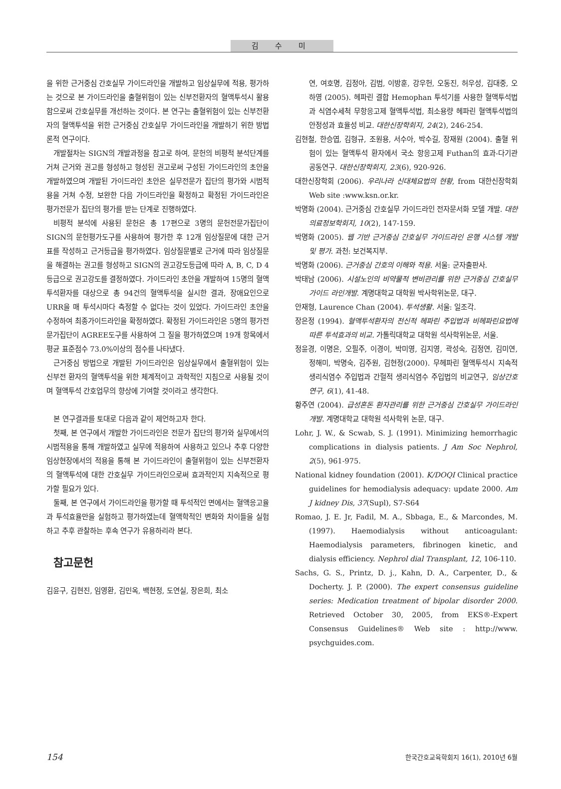김 수 미
을 위한 근거중심 간호실무 가이드라인을 개발하고 임상실무에 적용, 평가하는 것으로 본 가이드라인을 출혈위험이 있는 신부전환자의 혈액투석시 활용함으로써 간호실무를 개선하는 것이다. 본 연구는 출혈위험이 있는 신부전환자의 혈액투석을 위한 근거중심 간호실무 가이드라인을 개발하기 위한 방법론적 연구이다.
개발절차는 SIGN의 개발과정을 참고로 하여, 문헌의 비평적 분석단계를 거쳐 근거와 권고를 형성하고 형성된 권고로써 구성된 가이드라인의 초안을 개발하였으며 개발된 가이드라인 초안은 실무전문가 집단의 평가와 시범적용을 거쳐 수정, 보완한 다음 가이드라인을 확정하고 확정된 가이드라인은 평가전문가 집단의 평가를 받는 단계로 진행하였다.
비평적 분석에 사용된 문헌은 총 17편으로 3명의 문헌전문가집단이 SIGN의 문헌평가도구를 사용하여 평가한 후 12개 임상질문에 대한 근거표를 작성하고 근거등급을 평가하였다. 임상질문별로 근거에 따라 임상질문을 해결하는 권고를 형성하고 SIGN의 권고강도등급에 따라 A, B, C, D 4등급으로 권고강도를 결정하였다. 가이드라인 초안을 개발하여 15명의 혈액투석환자를 대상으로 총 94건의 혈액투석을 실시한 결과, 장애요인으로 URR을 매 투석시마다 측정할 수 없다는 것이 있었다. 가이드라인 초안을 수정하여 최종가이드라인을 확정하였다. 확정된 가이드라인은 5명의 평가전문가집단이 AGREE도구를 사용하여 그 질을 평가하였으며 19개 항목에서 평균 표준점수 73.0%이상의 점수를 나타냈다.
근거중심 방법으로 개발된 가이드라인은 임상실무에서 출혈위험이 있는 신부전 환자의 혈액투석을 위한 체계적이고 과학적인 지침으로 사용될 것이며 혈액투석 간호업무의 향상에 기여할 것이라고 생각한다.
본 연구결과를 토대로 다음과 같이 제언하고자 한다.
첫째, 본 연구에서 개발한 가이드라인은 전문가 집단의 평가와 실무에서의 시범적용을 통해 개발하였고 실무에 적용하여 사용하고 있으나 추후 다양한 임상현장에서의 적용을 통해 본 가이드라인이 출혈위험이 있는 신부전환자의 혈액투석에 대한 간호실무 가이드라인으로써 효과적인지 지속적으로 평가할 필요가 있다.
둘째, 본 연구에서 가이드라인을 평가할 때 투석적인 면에서는 혈액응고율과 투석효율만을 실험하고 평가하였는데 혈액학적인 변화와 차이들을 실험하고 추후 관찰하는 후속 연구가 유용하리라 본다.
참고문헌
김윤구, 김현진, 임영환, 김민옥, 백현정, 도연실, 장은희, 최소
연, 여호명, 김정아, 김범, 이방훈, 강우헌, 오동진, 허우성, 김대중, 오하영 (2005). 헤파린 결합 Hemophan 투석기를 사용한 혈액투석법과 식염수세척 무항응고제 혈액투석법, 최소용량 헤파린 혈액투석법의 안정성과 효율성 비교. 대한신장학회지, 24(2), 246-254.
김현철, 한승엽, 김형규, 조원용, 서수아, 박수길, 장재원 (2004). 출혈 위험이 있는 혈액투석 환자에서 국소 항응고제 Futhan의 효과-다기관 공동연구. 대한신장학회지, 23(6), 920-926.
대한신장학회 (2006). 우리나라 신대체요법의 현황, from 대한신장학회 Web site :www.ksn.or.kr.
박명화 (2004). 근거중심 간호실무 가이드라인 전자문서화 모델 개발. 대한의료정보학회지, 10(2), 147-159.
박명화 (2005). 웹 기반 근거중심 간호실무 가이드라인 은행 시스템 개발 및 평가. 과천: 보건복지부.
박명화 (2006). 근거중심 간호의 이해와 적용. 서울: 군자출판사.
박태남 (2006). 시설노인의 비약물적 변비관리를 위한 근거중심 간호실무 가이드 라인개발. 계명대학교 대학원 박사학위논문, 대구.
안재형, Laurence Chan (2004). 투석생활. 서울: 일조각.
장은정 (1994). 혈액투석환자의 전신적 헤파린 주입법과 비헤파린요법에 따른 투석효과의 비교. 가톨릭대학교 대학원 석사학위논문, 서울.
정윤경, 이명은, 오필주, 이경이, 박미영, 김지영, 곽성숙, 김정연, 김미연, 정해미, 박명숙, 김주원, 김현정(2000). 무헤파린 혈액투석시 지속적 생리식염수 주입법과 간헐적 생리식염수 주입법의 비교연구, 임상간호연구, 6(1), 41-48.
황주연 (2004). 급성혼돈 환자관리를 위한 근거중심 간호실무 가이드라인 개발. 계명대학교 대학원 석사학위 논문, 대구.
Lohr, J. W., & Scwab, S. J. (1991). Minimizing hemorrhagic complications in dialysis patients. J Am Soc Nephrol, 2(5), 961-975.
National kidney foundation (2001). K/DOQI Clinical practice guidelines for hemodialysis adequacy: update 2000. Am J kidney Dis, 37(Supl), S7-S64
Romao, J. E. Jr, Fadil, M. A., Sbbaga, E., & Marcondes, M. (1997). Haemodialysis without anticoagulant: Haemodialysis parameters, fibrinogen kinetic, and dialysis efficiency. Nephrol dial Transplant, 12, 106-110.
Sachs, G. S., Printz, D. j., Kahn, D. A., Carpenter, D., & Docherty. J. P. (2000). The expert consensus guideline series: Medication treatment of bipolar disorder 2000. Retrieved October 30, 2005, from EKS®-Expert Consensus Guidelines® Web site : http://www. psychguides.com.
154 한국간호교육학회지 16(1), 2010년 6월